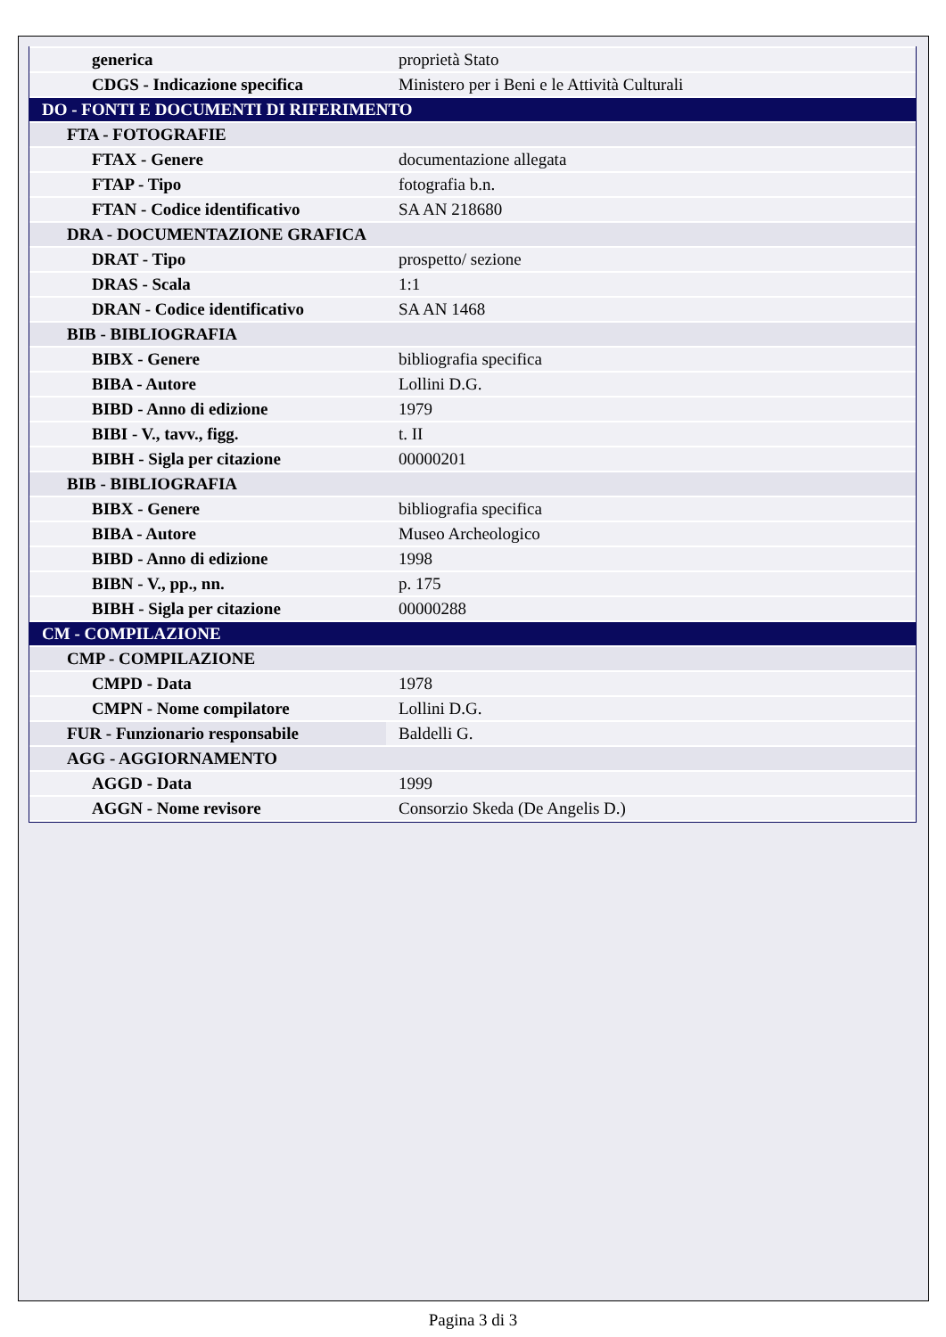| generica | proprietà Stato |
| CDGS - Indicazione specifica | Ministero per i Beni e le Attività Culturali |
| DO - FONTI E DOCUMENTI DI RIFERIMENTO | |
| FTA - FOTOGRAFIE | |
| FTAX - Genere | documentazione allegata |
| FTAP - Tipo | fotografia b.n. |
| FTAN - Codice identificativo | SA AN 218680 |
| DRA - DOCUMENTAZIONE GRAFICA | |
| DRAT - Tipo | prospetto/ sezione |
| DRAS - Scala | 1:1 |
| DRAN - Codice identificativo | SA AN 1468 |
| BIB - BIBLIOGRAFIA | |
| BIBX - Genere | bibliografia specifica |
| BIBA - Autore | Lollini D.G. |
| BIBD - Anno di edizione | 1979 |
| BIBI - V., tavv., figg. | t. II |
| BIBH - Sigla per citazione | 00000201 |
| BIB - BIBLIOGRAFIA | |
| BIBX - Genere | bibliografia specifica |
| BIBA - Autore | Museo Archeologico |
| BIBD - Anno di edizione | 1998 |
| BIBN - V., pp., nn. | p. 175 |
| BIBH - Sigla per citazione | 00000288 |
| CM - COMPILAZIONE | |
| CMP - COMPILAZIONE | |
| CMPD - Data | 1978 |
| CMPN - Nome compilatore | Lollini D.G. |
| FUR - Funzionario responsabile | Baldelli G. |
| AGG - AGGIORNAMENTO | |
| AGGD - Data | 1999 |
| AGGN - Nome revisore | Consorzio Skeda (De Angelis D.) |
Pagina 3 di 3